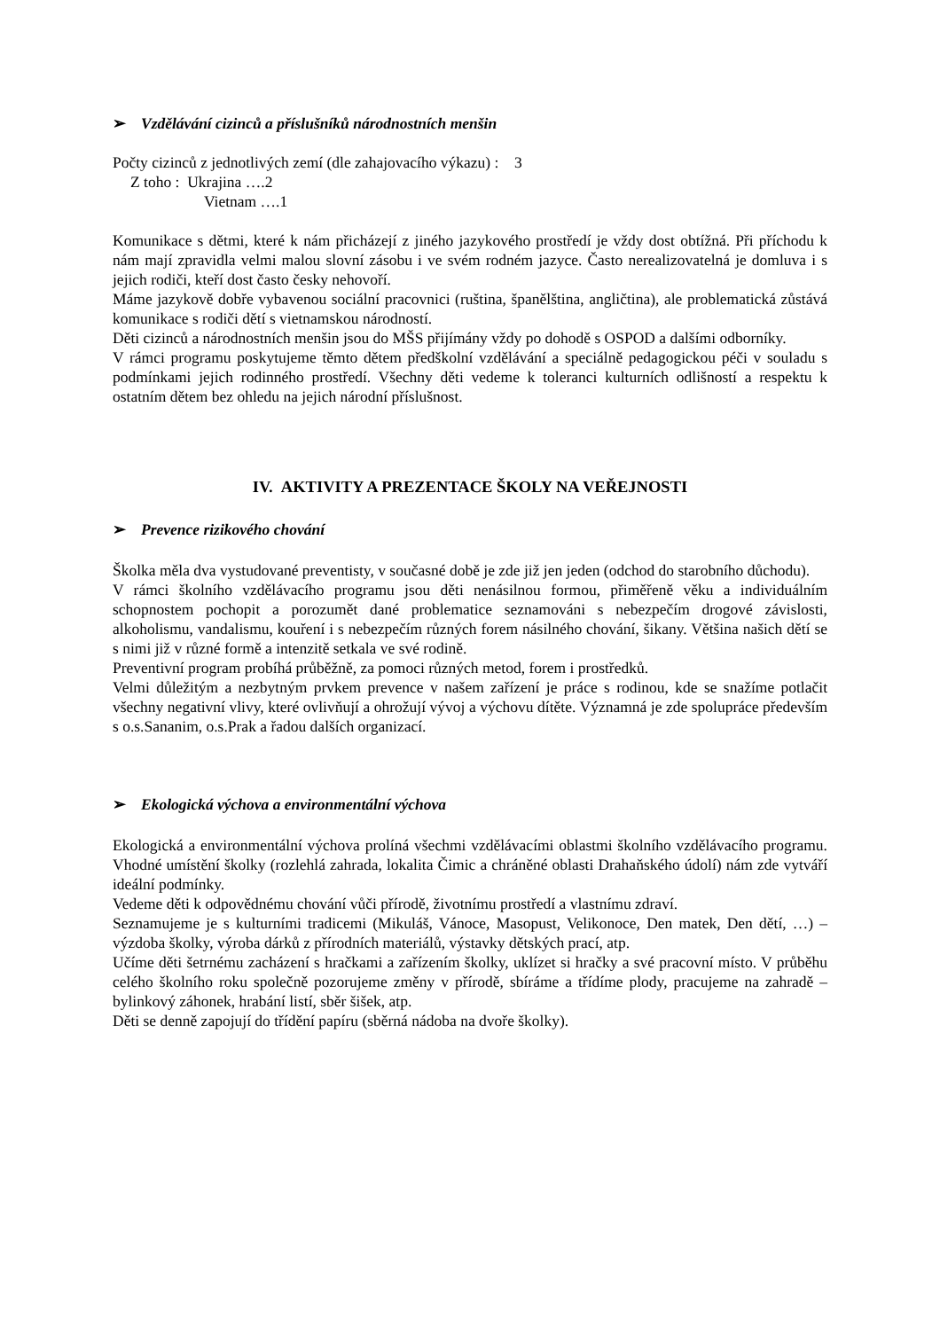➢ Vzdělávání cizinců a příslušníků národnostních menšin
Počty cizinců z jednotlivých zemí (dle zahajovacího výkazu) : 3
Z toho : Ukrajina ….2
Vietnam ….1
Komunikace s dětmi, které k nám přicházejí z jiného jazykového prostředí je vždy dost obtížná. Při příchodu k nám mají zpravidla velmi malou slovní zásobu i ve svém rodném jazyce. Často nerealizovatelná je domluva i s jejich rodiči, kteří dost často česky nehovoří.
Máme jazykově dobře vybavenou sociální pracovnici (ruština, španělština, angličtina), ale problematická zůstává komunikace s rodiči dětí s vietnamskou národností.
Děti cizinců a národnostních menšin jsou do MŠS přijímány vždy po dohodě s OSPOD a dalšími odborníky.
V rámci programu poskytujeme těmto dětem předškolní vzdělávání a speciálně pedagogickou péči v souladu s podmínkami jejich rodinného prostředí. Všechny děti vedeme k toleranci kulturních odlišností a respektu k ostatním dětem bez ohledu na jejich národní příslušnost.
IV. AKTIVITY A PREZENTACE ŠKOLY NA VEŘEJNOSTI
➢ Prevence rizikového chování
Školka měla dva vystudované preventisty, v současné době je zde již jen jeden (odchod do starobního důchodu).
V rámci školního vzdělávacího programu jsou děti nenásilnou formou, přiměřeně věku a individuálním schopnostem pochopit a porozumět dané problematice seznamováni s nebezpečím drogové závislosti, alkoholismu, vandalismu, kouření i s nebezpečím různých forem násilného chování, šikany. Většina našich dětí se s nimi již v různé formě a intenzitě setkala ve své rodině.
Preventivní program probíhá průběžně, za pomoci různých metod, forem i prostředků.
Velmi důležitým a nezbytným prvkem prevence v našem zařízení je práce s rodinou, kde se snažíme potlačit všechny negativní vlivy, které ovlivňují a ohrožují vývoj a výchovu dítěte. Významná je zde spolupráce především s o.s.Sananim, o.s.Prak a řadou dalších organizací.
➢ Ekologická výchova a environmentální výchova
Ekologická a environmentální výchova prolíná všechmi vzdělávacími oblastmi školního vzdělávacího programu. Vhodné umístění školky (rozlehlá zahrada, lokalita Čimic a chráněné oblasti Drahaňského údolí) nám zde vytváří ideální podmínky.
Vedeme děti k odpovědnému chování vůči přírodě, životnímu prostředí a vlastnímu zdraví.
Seznamujeme je s kulturními tradicemi (Mikuláš, Vánoce, Masopust, Velikonoce, Den matek, Den dětí, …) – výzdoba školky, výroba dárků z přírodních materiálů, výstavky dětských prací, atp.
Učíme děti šetrnému zacházení s hračkami a zařízením školky, uklízet si hračky a své pracovní místo. V průběhu celého školního roku společně pozorujeme změny v přírodě, sbíráme a třídíme plody, pracujeme na zahradě – bylinkový záhonek, hrabání listí, sběr šišek, atp.
Děti se denně zapojují do třídění papíru (sběrná nádoba na dvoře školky).